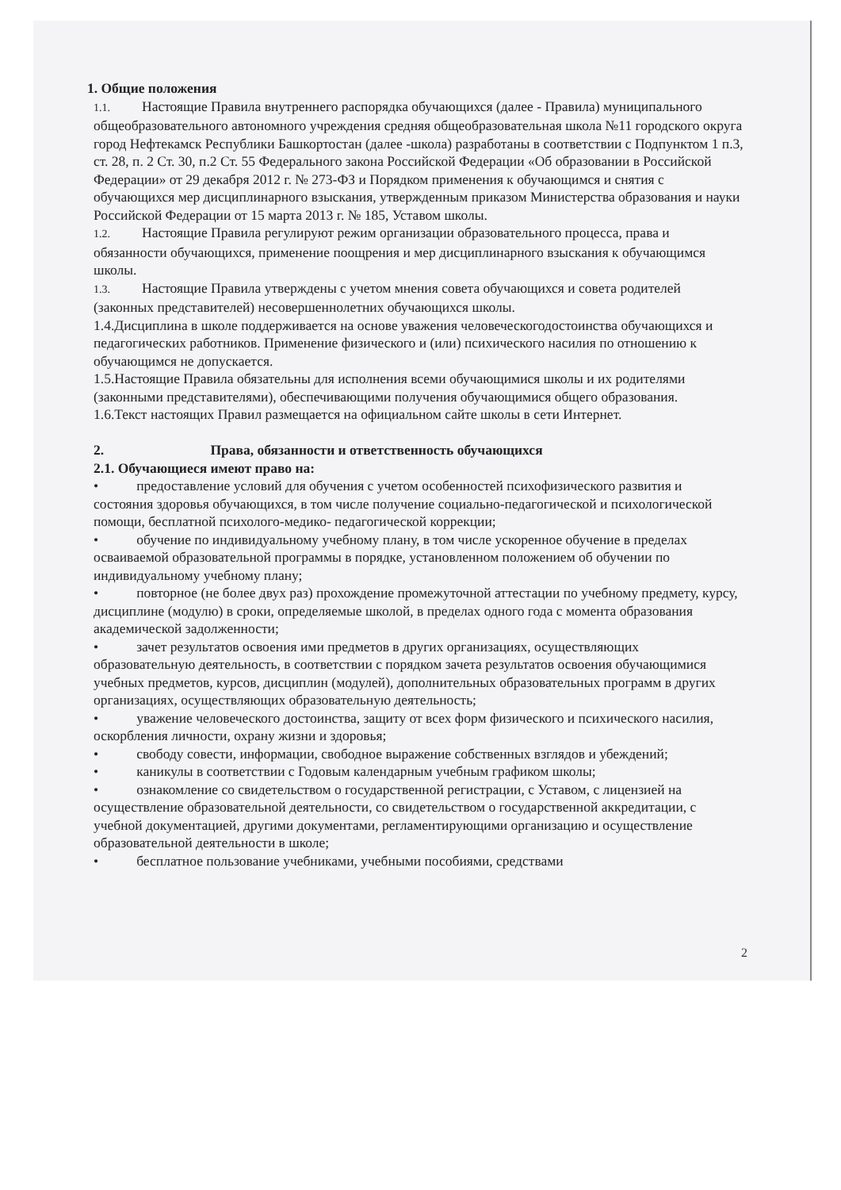1. Общие положения
1.1. Настоящие Правила внутреннего распорядка обучающихся (далее - Правила) муниципального общеобразовательного автономного учреждения средняя общеобразовательная школа №11 городского округа город Нефтекамск Республики Башкортостан (далее -школа) разработаны в соответствии с Подпунктом 1 п.3, ст. 28, п. 2 Ст. 30, п.2 Ст. 55 Федерального закона Российской Федерации «Об образовании в Российской Федерации» от 29 декабря 2012 г. № 273-ФЗ и Порядком применения к обучающимся и снятия с обучающихся мер дисциплинарного взыскания, утвержденным приказом Министерства образования и науки Российской Федерации от 15 марта 2013 г. № 185, Уставом школы.
1.2. Настоящие Правила регулируют режим организации образовательного процесса, права и обязанности обучающихся, применение поощрения и мер дисциплинарного взыскания к обучающимся школы.
1.3. Настоящие Правила утверждены с учетом мнения совета обучающихся и совета родителей (законных представителей) несовершеннолетних обучающихся школы.
1.4.Дисциплина в школе поддерживается на основе уважения человеческогодостоинства обучающихся и педагогических работников. Применение физического и (или) психического насилия по отношению к обучающимся не допускается.
1.5.Настоящие Правила обязательны для исполнения всеми обучающимися школы и их родителями (законными представителями), обеспечивающими получения обучающимися общего образования.
1.6.Текст настоящих Правил размещается на официальном сайте школы в сети Интернет.
2. Права, обязанности и ответственность обучающихся
2.1. Обучающиеся имеют право на:
• предоставление условий для обучения с учетом особенностей психофизического развития и состояния здоровья обучающихся, в том числе получение социально-педагогической и психологической помощи, бесплатной психолого-медико- педагогической коррекции;
• обучение по индивидуальному учебному плану, в том числе ускоренное обучение в пределах осваиваемой образовательной программы в порядке, установленном положением об обучении по индивидуальному учебному плану;
• повторное (не более двух раз) прохождение промежуточной аттестации по учебному предмету, курсу, дисциплине (модулю) в сроки, определяемые школой, в пределах одного года с момента образования академической задолженности;
• зачет результатов освоения ими предметов в других организациях, осуществляющих образовательную деятельность, в соответствии с порядком зачета результатов освоения обучающимися учебных предметов, курсов, дисциплин (модулей), дополнительных образовательных программ в других организациях, осуществляющих образовательную деятельность;
• уважение человеческого достоинства, защиту от всех форм физического и психического насилия, оскорбления личности, охрану жизни и здоровья;
• свободу совести, информации, свободное выражение собственных взглядов и убеждений;
• каникулы в соответствии с Годовым календарным учебным графиком школы;
• ознакомление со свидетельством о государственной регистрации, с Уставом, с лицензией на осуществление образовательной деятельности, со свидетельством о государственной аккредитации, с учебной документацией, другими документами, регламентирующими организацию и осуществление образовательной деятельности в школе;
• бесплатное пользование учебниками, учебными пособиями, средствами
2